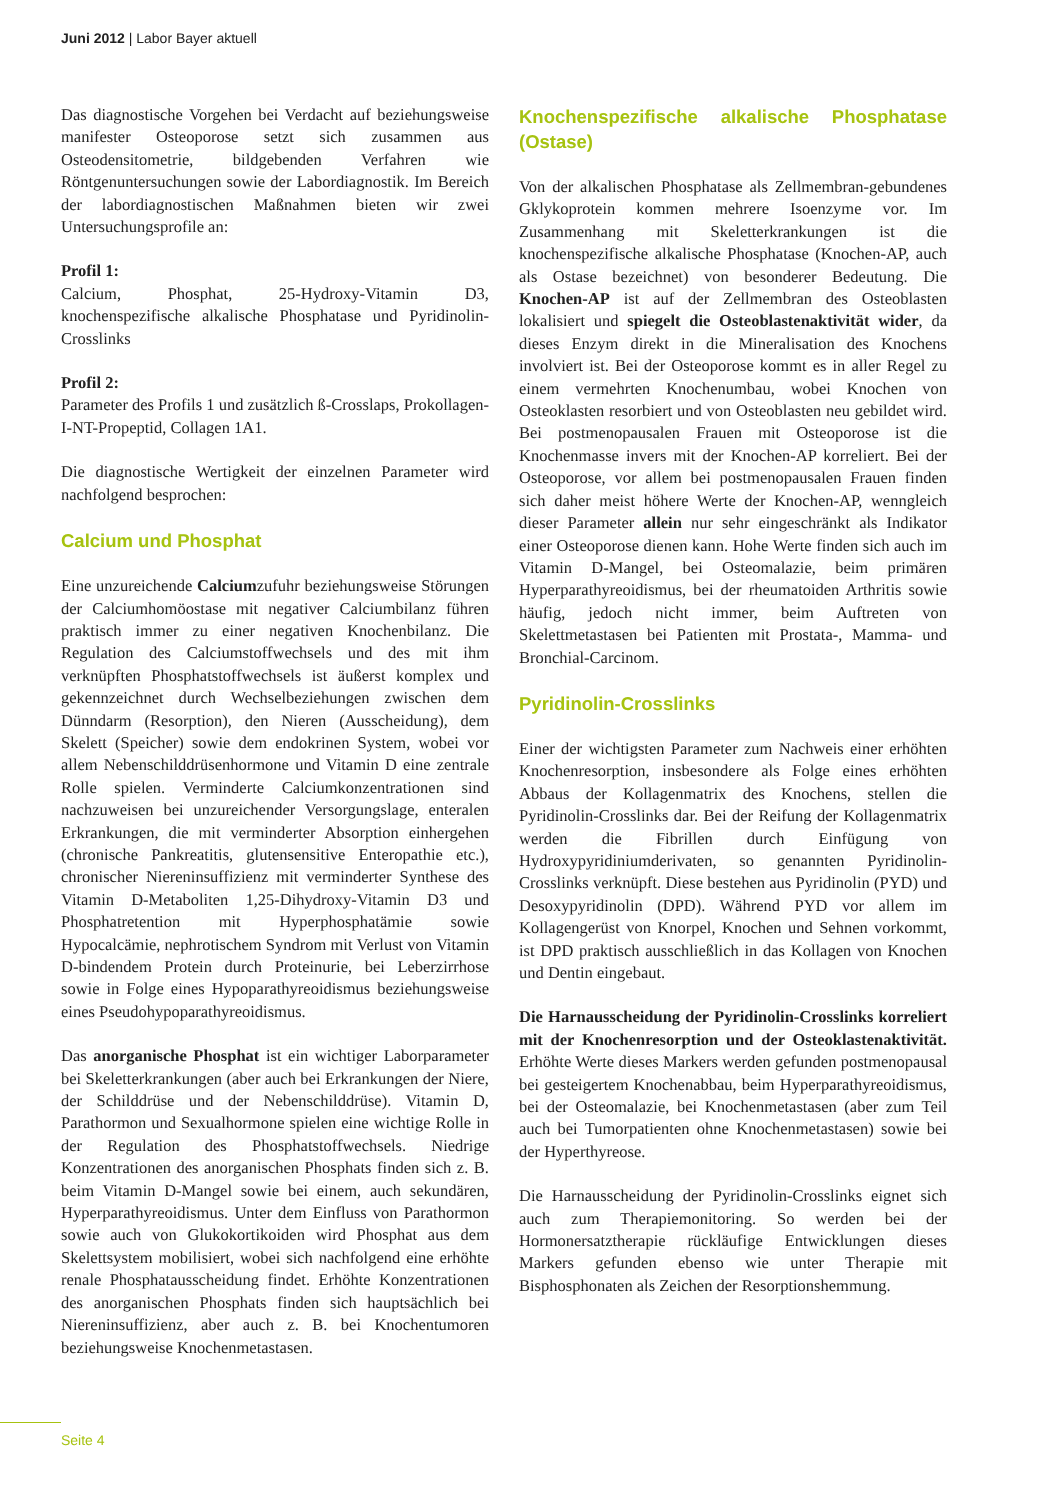Juni 2012 | Labor Bayer aktuell
Das diagnostische Vorgehen bei Verdacht auf beziehungsweise manifester Osteoporose setzt sich zusammen aus Osteodensitometrie, bildgebenden Verfahren wie Röntgenuntersuchungen sowie der Labordiagnostik. Im Bereich der labordiagnostischen Maßnahmen bieten wir zwei Untersuchungsprofile an:
Profil 1:
Calcium, Phosphat, 25-Hydroxy-Vitamin D3, knochenspezifische alkalische Phosphatase und Pyridinolin-Crosslinks
Profil 2:
Parameter des Profils 1 und zusätzlich ß-Crosslaps, Prokollagen-I-NT-Propeptid, Collagen 1A1.
Die diagnostische Wertigkeit der einzelnen Parameter wird nachfolgend besprochen:
Calcium und Phosphat
Eine unzureichende Calciumzufuhr beziehungsweise Störungen der Calciumhomöostase mit negativer Calciumbilanz führen praktisch immer zu einer negativen Knochenbilanz. Die Regulation des Calciumstoffwechsels und des mit ihm verknüpften Phosphatstoffwechsels ist äußerst komplex und gekennzeichnet durch Wechselbeziehungen zwischen dem Dünndarm (Resorption), den Nieren (Ausscheidung), dem Skelett (Speicher) sowie dem endokrinen System, wobei vor allem Nebenschilddrüsenhormone und Vitamin D eine zentrale Rolle spielen. Verminderte Calciumkonzentrationen sind nachzuweisen bei unzureichender Versorgungslage, enteralen Erkrankungen, die mit verminderter Absorption einhergehen (chronische Pankreatitis, glutensensitive Enteropathie etc.), chronischer Niereninsuffizienz mit verminderter Synthese des Vitamin D-Metaboliten 1,25-Dihydroxy-Vitamin D3 und Phosphatretention mit Hyperphosphatämie sowie Hypocalcämie, nephrotischem Syndrom mit Verlust von Vitamin D-bindendem Protein durch Proteinurie, bei Leberzirrhose sowie in Folge eines Hypoparathyreoidismus beziehungsweise eines Pseudohypoparathyreoidismus.
Das anorganische Phosphat ist ein wichtiger Laborparameter bei Skeletterkrankungen (aber auch bei Erkrankungen der Niere, der Schilddrüse und der Nebenschilddrüse). Vitamin D, Parathormon und Sexualhormone spielen eine wichtige Rolle in der Regulation des Phosphatstoffwechsels. Niedrige Konzentrationen des anorganischen Phosphats finden sich z. B. beim Vitamin D-Mangel sowie bei einem, auch sekundären, Hyperparathyreoidismus. Unter dem Einfluss von Parathormon sowie auch von Glukokortikoiden wird Phosphat aus dem Skelettsystem mobilisiert, wobei sich nachfolgend eine erhöhte renale Phosphatausscheidung findet. Erhöhte Konzentrationen des anorganischen Phosphats finden sich hauptsächlich bei Niereninsuffizienz, aber auch z. B. bei Knochentumoren beziehungsweise Knochenmetastasen.
Knochenspezifische alkalische Phosphatase (Ostase)
Von der alkalischen Phosphatase als Zellmembran-gebundenes Gklykoprotein kommen mehrere Isoenzyme vor. Im Zusammenhang mit Skeletterkrankungen ist die knochenspezifische alkalische Phosphatase (Knochen-AP, auch als Ostase bezeichnet) von besonderer Bedeutung. Die Knochen-AP ist auf der Zellmembran des Osteoblasten lokalisiert und spiegelt die Osteoblastenaktivität wider, da dieses Enzym direkt in die Mineralisation des Knochens involviert ist. Bei der Osteoporose kommt es in aller Regel zu einem vermehrten Knochenumbau, wobei Knochen von Osteoklasten resorbiert und von Osteoblasten neu gebildet wird. Bei postmenopausalen Frauen mit Osteoporose ist die Knochenmasse invers mit der Knochen-AP korreliert. Bei der Osteoporose, vor allem bei postmenopausalen Frauen finden sich daher meist höhere Werte der Knochen-AP, wenngleich dieser Parameter allein nur sehr eingeschränkt als Indikator einer Osteoporose dienen kann. Hohe Werte finden sich auch im Vitamin D-Mangel, bei Osteomalazie, beim primären Hyperparathyreoidismus, bei der rheumatoiden Arthritis sowie häufig, jedoch nicht immer, beim Auftreten von Skelettmetastasen bei Patienten mit Prostata-, Mamma- und Bronchial-Carcinom.
Pyridinolin-Crosslinks
Einer der wichtigsten Parameter zum Nachweis einer erhöhten Knochenresorption, insbesondere als Folge eines erhöhten Abbaus der Kollagenmatrix des Knochens, stellen die Pyridinolin-Crosslinks dar. Bei der Reifung der Kollagenmatrix werden die Fibrillen durch Einfügung von Hydroxypyridiniumderivaten, so genannten Pyridinolin-Crosslinks verknüpft. Diese bestehen aus Pyridinolin (PYD) und Desoxypyridinolin (DPD). Während PYD vor allem im Kollagengerüst von Knorpel, Knochen und Sehnen vorkommt, ist DPD praktisch ausschließlich in das Kollagen von Knochen und Dentin eingebaut.
Die Harnausscheidung der Pyridinolin-Crosslinks korreliert mit der Knochenresorption und der Osteoklastenaktivität. Erhöhte Werte dieses Markers werden gefunden postmenopausal bei gesteigertem Knochenabbau, beim Hyperparathyreoidismus, bei der Osteomalazie, bei Knochenmetastasen (aber zum Teil auch bei Tumorpatienten ohne Knochenmetastasen) sowie bei der Hyperthyreose.
Die Harnausscheidung der Pyridinolin-Crosslinks eignet sich auch zum Therapiemonitoring. So werden bei der Hormonersatztherapie rückläufige Entwicklungen dieses Markers gefunden ebenso wie unter Therapie mit Bisphosphonaten als Zeichen der Resorptionshemmung.
Seite 4